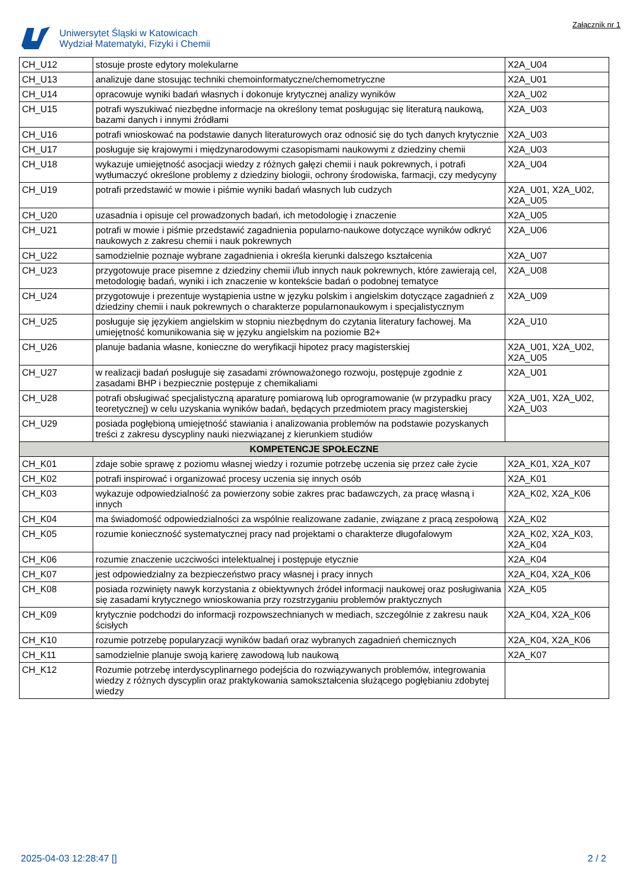Uniwersytet Śląski w Katowicach
Wydział Matematyki, Fizyki i Chemii
Załącznik nr 1
| CH_U12 | stosuje proste edytory molekularne | X2A_U04 |
| CH_U13 | analizuje dane stosując techniki chemoinformatyczne/chemometryczne | X2A_U01 |
| CH_U14 | opracowuje wyniki badań własnych i dokonuje krytycznej analizy wyników | X2A_U02 |
| CH_U15 | potrafi wyszukiwać niezbędne informacje na określony temat posługując się literaturą naukową, bazami danych i innymi źródłami | X2A_U03 |
| CH_U16 | potrafi wnioskować na podstawie danych literaturowych oraz odnosić się do tych danych krytycznie | X2A_U03 |
| CH_U17 | posługuje się krajowymi i międzynarodowymi czasopismami naukowymi z dziedziny chemii | X2A_U03 |
| CH_U18 | wykazuje umiejętność asocjacji wiedzy z różnych gałęzi chemii i nauk pokrewnych, i potrafi wytłumaczyć określone problemy z dziedziny biologii, ochrony środowiska, farmacji, czy medycyny | X2A_U04 |
| CH_U19 | potrafi przedstawić w mowie i piśmie wyniki badań własnych lub cudzych | X2A_U01, X2A_U02, X2A_U05 |
| CH_U20 | uzasadnia i opisuje cel prowadzonych badań, ich metodologię i znaczenie | X2A_U05 |
| CH_U21 | potrafi w mowie i piśmie przedstawić zagadnienia popularno-naukowe dotyczące wyników odkryć naukowych z zakresu chemii i nauk pokrewnych | X2A_U06 |
| CH_U22 | samodzielnie poznaje wybrane zagadnienia i określa kierunki dalszego kształcenia | X2A_U07 |
| CH_U23 | przygotowuje prace pisemne z dziedziny chemii i/lub innych nauk pokrewnych, które zawierają cel, metodologię badań, wyniki i ich znaczenie w kontekście badań o podobnej tematyce | X2A_U08 |
| CH_U24 | przygotowuje i prezentuje wystąpienia ustne w języku polskim i angielskim dotyczące zagadnień z dziedziny chemii i nauk pokrewnych o charakterze popularnonaukowym i specjalistycznym | X2A_U09 |
| CH_U25 | posługuje się językiem angielskim w stopniu niezbędnym do czytania literatury fachowej. Ma umiejętność komunikowania się w języku angielskim na poziomie B2+ | X2A_U10 |
| CH_U26 | planuje badania własne, konieczne do weryfikacji hipotez pracy magisterskiej | X2A_U01, X2A_U02, X2A_U05 |
| CH_U27 | w realizacji badań posługuje się zasadami zrównoważonego rozwoju, postępuje zgodnie z zasadami BHP i bezpiecznie postępuje z chemikaliami | X2A_U01 |
| CH_U28 | potrafi obsługiwać specjalistyczną aparaturę pomiarową lub oprogramowanie (w przypadku pracy teoretycznej) w celu uzyskania wyników badań, będących przedmiotem pracy magisterskiej | X2A_U01, X2A_U02, X2A_U03 |
| CH_U29 | posiada pogłębioną umiejętność stawiania i analizowania problemów na podstawie pozyskanych treści z zakresu dyscypliny nauki niezwiązanej z kierunkiem studiów | |
| KOMPETENCJE SPOŁECZNE | | |
| CH_K01 | zdaje sobie sprawę z poziomu własnej wiedzy i rozumie potrzebę uczenia się przez całe życie | X2A_K01, X2A_K07 |
| CH_K02 | potrafi inspirować i organizować procesy uczenia się innych osób | X2A_K01 |
| CH_K03 | wykazuje odpowiedzialność za powierzony sobie zakres prac badawczych, za pracę własną i innych | X2A_K02, X2A_K06 |
| CH_K04 | ma świadomość odpowiedzialności za wspólnie realizowane zadanie, związane z pracą zespołową | X2A_K02 |
| CH_K05 | rozumie konieczność systematycznej pracy nad projektami o charakterze długofalowym | X2A_K02, X2A_K03, X2A_K04 |
| CH_K06 | rozumie znaczenie uczciwości intelektualnej i postępuje etycznie | X2A_K04 |
| CH_K07 | jest odpowiedzialny za bezpieczeństwo pracy własnej i pracy innych | X2A_K04, X2A_K06 |
| CH_K08 | posiada rozwinięty nawyk korzystania z obiektywnych źródeł informacji naukowej oraz posługiwania się zasadami krytycznego wnioskowania przy rozstrzyganiu problemów praktycznych | X2A_K05 |
| CH_K09 | krytycznie podchodzi do informacji rozpowszechnianych w mediach, szczególnie z zakresu nauk ścisłych | X2A_K04, X2A_K06 |
| CH_K10 | rozumie potrzebę popularyzacji wyników badań oraz wybranych zagadnień chemicznych | X2A_K04, X2A_K06 |
| CH_K11 | samodzielnie planuje swoją karierę zawodową lub naukową | X2A_K07 |
| CH_K12 | Rozumie potrzebę interdyscyplinarnego podejścia do rozwiązywanych problemów, integrowania wiedzy z różnych dyscyplin oraz praktykowania samokształcenia służącego pogłębianiu zdobytej wiedzy | |
2025-04-03 12:28:47 [] 2 / 2